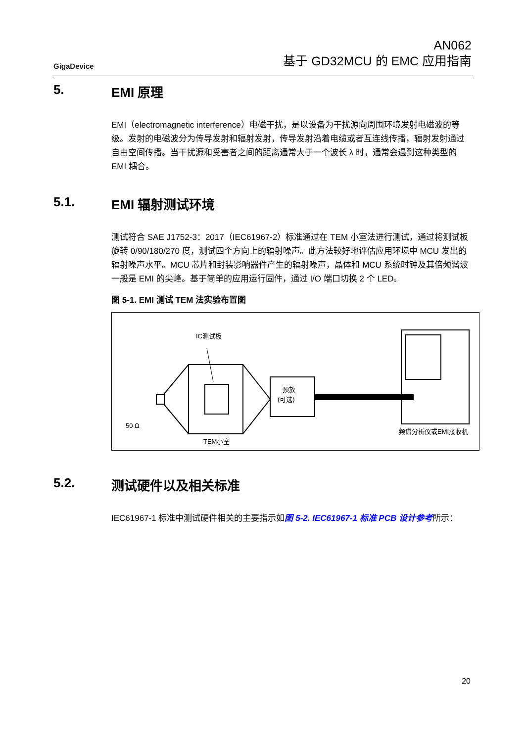GigaDevice
AN062
基于 GD32MCU 的 EMC 应用指南
5. EMI 原理
EMI（electromagnetic interference）电磁干扰，是以设备为干扰源向周围环境发射电磁波的等级。发射的电磁波分为传导发射和辐射发射，传导发射沿着电缆或者互连线传播，辐射发射通过自由空间传播。当干扰源和受害者之间的距离通常大于一个波长 λ 时，通常会遇到这种类型的 EMI 耦合。
5.1. EMI 辐射测试环境
测试符合 SAE J1752-3：2017（IEC61967-2）标准通过在 TEM 小室法进行测试，通过将测试板旋转 0/90/180/270 度，测试四个方向上的辐射噪声。此方法较好地评估应用环境中 MCU 发出的辐射噪声水平。MCU 芯片和封装影响器件产生的辐射噪声，晶体和 MCU 系统时钟及其倍频谐波一般是 EMI 的尖峰。基于简单的应用运行固件，通过 I/O 端口切换 2 个 LED。
图 5-1. EMI 测试 TEM 法实验布置图
IC测试板
50 Ω
TEM小室
预放
(可选)
频谱分析仪或EMI接收机
5.2. 测试硬件以及相关标准
IEC61967-1 标准中测试硬件相关的主要指示如图 5-2. IEC61967-1 标准 PCB 设计参考所示：
20